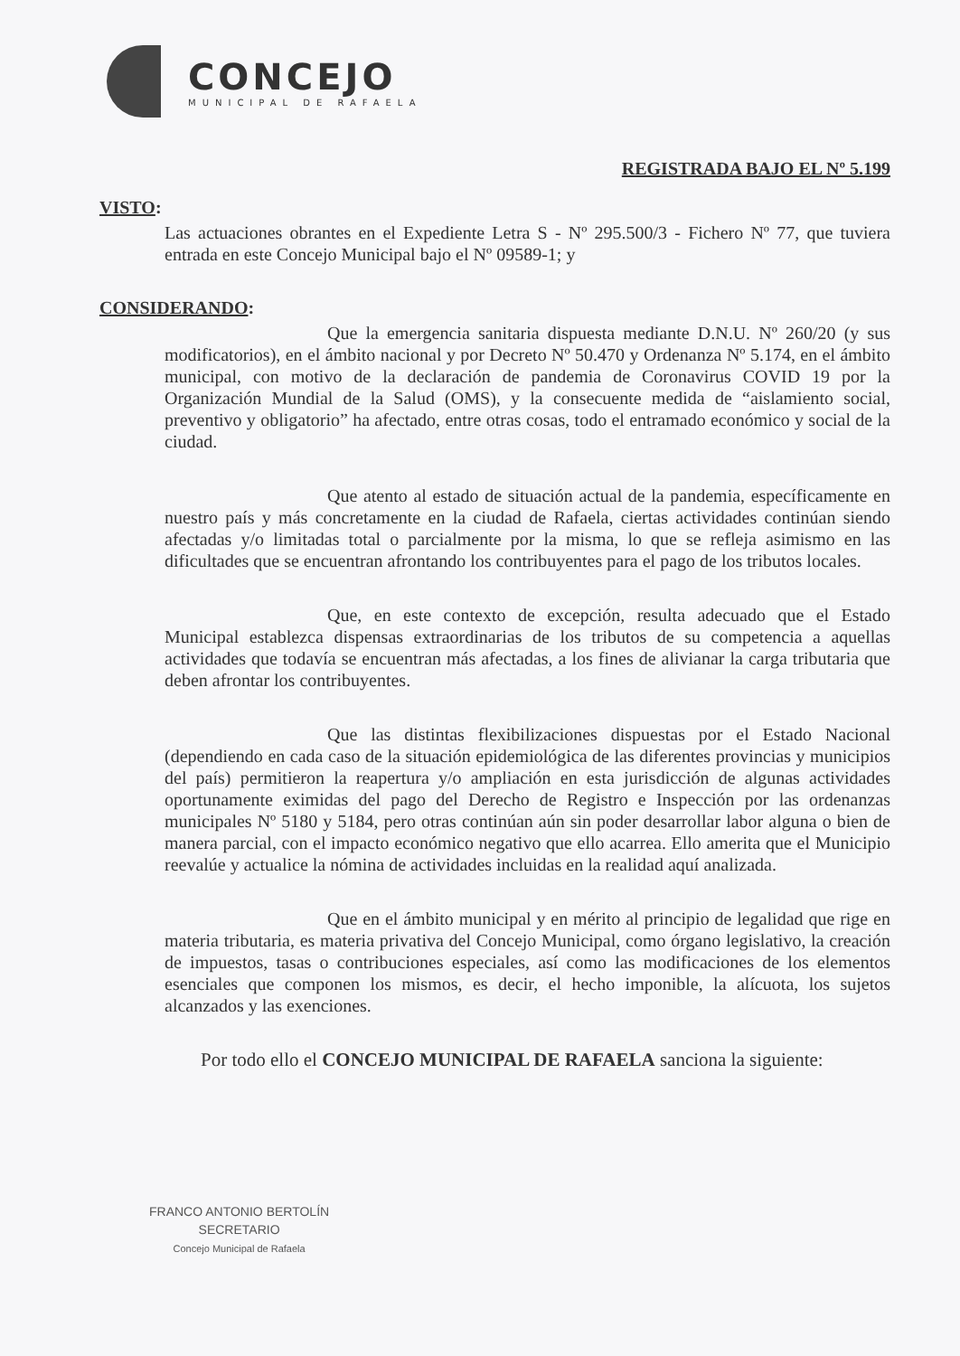CONCEJO
MUNICIPAL DE RAFAELA
REGISTRADA BAJO EL Nº 5.199
VISTO:
Las actuaciones obrantes en el Expediente Letra S - Nº 295.500/3 - Fichero Nº 77, que tuviera entrada en este Concejo Municipal bajo el Nº 09589-1; y
CONSIDERANDO:
Que la emergencia sanitaria dispuesta mediante D.N.U. Nº 260/20 (y sus modificatorios), en el ámbito nacional y por Decreto Nº 50.470 y Ordenanza Nº 5.174, en el ámbito municipal, con motivo de la declaración de pandemia de Coronavirus COVID 19 por la Organización Mundial de la Salud (OMS), y la consecuente medida de “aislamiento social, preventivo y obligatorio” ha afectado, entre otras cosas, todo el entramado económico y social de la ciudad.
Que atento al estado de situación actual de la pandemia, específicamente en nuestro país y más concretamente en la ciudad de Rafaela, ciertas actividades continúan siendo afectadas y/o limitadas total o parcialmente por la misma, lo que se refleja asimismo en las dificultades que se encuentran afrontando los contribuyentes para el pago de los tributos locales.
Que, en este contexto de excepción, resulta adecuado que el Estado Municipal establezca dispensas extraordinarias de los tributos de su competencia a aquellas actividades que todavía se encuentran más afectadas, a los fines de alivianar la carga tributaria que deben afrontar los contribuyentes.
Que las distintas flexibilizaciones dispuestas por el Estado Nacional (dependiendo en cada caso de la situación epidemiológica de las diferentes provincias y municipios del país) permitieron la reapertura y/o ampliación en esta jurisdicción de algunas actividades oportunamente eximidas del pago del Derecho de Registro e Inspección por las ordenanzas municipales Nº 5180 y 5184, pero otras continúan aún sin poder desarrollar labor alguna o bien de manera parcial, con el impacto económico negativo que ello acarrea. Ello amerita que el Municipio reevalúe y actualice la nómina de actividades incluidas en la realidad aquí analizada.
Que en el ámbito municipal y en mérito al principio de legalidad que rige en materia tributaria, es materia privativa del Concejo Municipal, como órgano legislativo, la creación de impuestos, tasas o contribuciones especiales, así como las modificaciones de los elementos esenciales que componen los mismos, es decir, el hecho imponible, la alícuota, los sujetos alcanzados y las exenciones.
Por todo ello el CONCEJO MUNICIPAL DE RAFAELA sanciona la siguiente:
FRANCO ANTONIO BERTOLÍN
SECRETARIO
Concejo Municipal de Rafaela